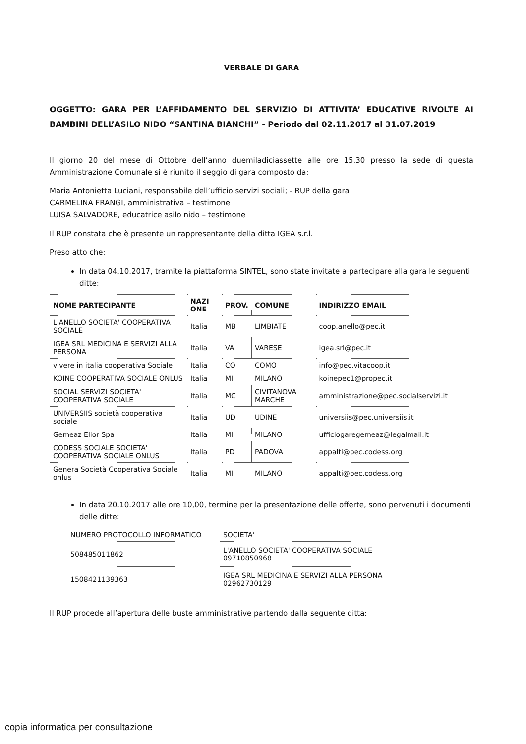VERBALE DI GARA
OGGETTO: GARA PER L’AFFIDAMENTO DEL SERVIZIO DI ATTIVITA’ EDUCATIVE RIVOLTE AI BAMBINI DELL’ASILO NIDO “SANTINA BIANCHI” - Periodo dal 02.11.2017 al 31.07.2019
Il giorno 20 del mese di Ottobre dell’anno duemiladiciassette alle ore 15.30 presso la sede di questa Amministrazione Comunale si è riunito il seggio di gara composto da:
Maria Antonietta Luciani, responsabile dell’ufficio servizi sociali; - RUP della gara
CARMELINA FRANGI, amministrativa – testimone
LUISA SALVADORE, educatrice asilo nido – testimone
Il RUP constata che è presente un rappresentante della ditta IGEA s.r.l.
Preso atto che:
In data 04.10.2017, tramite la piattaforma SINTEL, sono state invitate a partecipare alla gara le seguenti ditte:
| NOME PARTECIPANTE | NAZI ONE | PROV. | COMUNE | INDIRIZZO EMAIL |
| --- | --- | --- | --- | --- |
| L'ANELLO SOCIETA' COOPERATIVA SOCIALE | Italia | MB | LIMBIATE | coop.anello@pec.it |
| IGEA SRL MEDICINA E SERVIZI ALLA PERSONA | Italia | VA | VARESE | igea.srl@pec.it |
| vivere in italia cooperativa Sociale | Italia | CO | COMO | info@pec.vitacoop.it |
| KOINE COOPERATIVA SOCIALE ONLUS | Italia | MI | MILANO | koinepec1@propec.it |
| SOCIAL SERVIZI SOCIETA' COOPERATIVA SOCIALE | Italia | MC | CIVITANOVA MARCHE | amministrazione@pec.socialservizi.it |
| UNIVERSIIS società cooperativa sociale | Italia | UD | UDINE | universiis@pec.universiis.it |
| Gemeaz Elior Spa | Italia | MI | MILANO | ufficiogaregemeaz@legalmail.it |
| CODESS SOCIALE SOCIETA' COOPERATIVA SOCIALE ONLUS | Italia | PD | PADOVA | appalti@pec.codess.org |
| Genera Società Cooperativa Sociale onlus | Italia | MI | MILANO | appalti@pec.codess.org |
In data 20.10.2017 alle ore 10,00, termine per la presentazione delle offerte, sono pervenuti i documenti delle ditte:
| NUMERO PROTOCOLLO INFORMATICO | SOCIETA’ |
| 508485011862 | L'ANELLO SOCIETA' COOPERATIVA SOCIALE 09710850968 |
| 1508421139363 | IGEA SRL MEDICINA E SERVIZI ALLA PERSONA 02962730129 |
Il RUP procede all’apertura delle buste amministrative partendo dalla seguente ditta:
copia informatica per consultazione